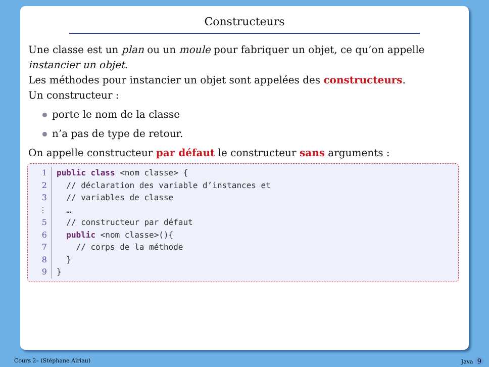Constructeurs
Une classe est un plan ou un moule pour fabriquer un objet, ce qu’on appelle instancier un objet.
Les méthodes pour instancier un objet sont appelées des constructeurs.
Un constructeur :
porte le nom de la classe
n’a pas de type de retour.
On appelle constructeur par défaut le constructeur sans arguments :
1 public class <nom classe> {
2 // déclaration des variable d’instances et
3 // variables de classe
⋮ …
5 // constructeur par défaut
6 public <nom classe>(){
7 // corps de la méthode
8 }
9 }
Cours 2– (Stéphane Airiau) Java 9